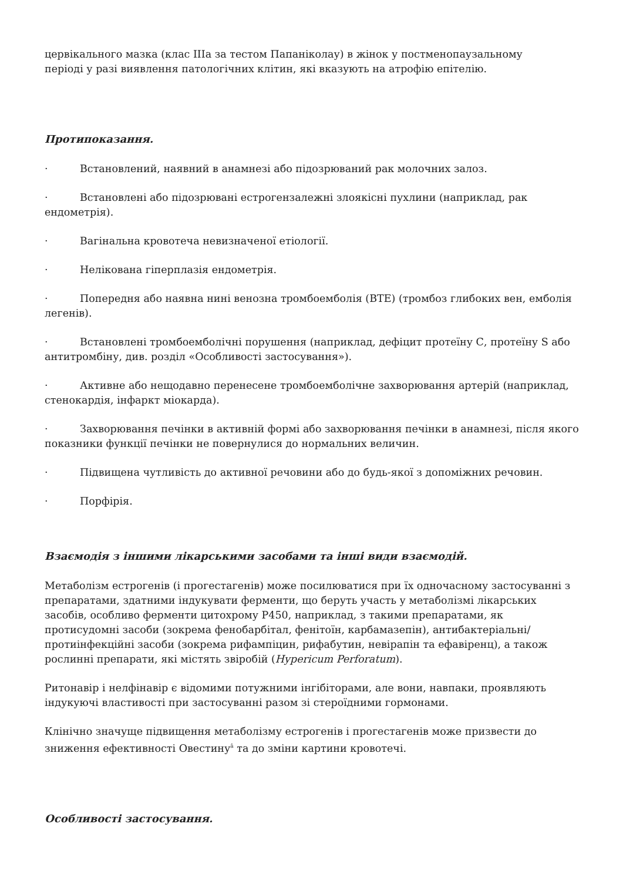цервікального мазка (клас IIIa за тестом Папаніколау) в жінок у постменопаузальному
періоді у разі виявлення патологічних клітин, які вказують на атрофію епітелію.
Протипоказання.
· Встановлений, наявний в анамнезі або підозрюваний рак молочних залоз.
· Встановлені або підозрювані естрогензалежні злоякісні пухлини (наприклад, рак ендометрія).
· Вагінальна кровотеча невизначеної етіології.
· Нелікована гіперплазія ендометрія.
· Попередня або наявна нині венозна тромбоемболія (ВТЕ) (тромбоз глибоких вен, емболія легенів).
· Встановлені тромбоемболічні порушення (наприклад, дефіцит протеїну С, протеїну S або антитромбіну, див. розділ «Особливості застосування»).
· Активне або нещодавно перенесене тромбоемболічне захворювання артерій (наприклад, стенокардія, інфаркт міокарда).
· Захворювання печінки в активній формі або захворювання печінки в анамнезі, після якого показники функції печінки не повернулися до нормальних величин.
· Підвищена чутливість до активної речовини або до будь-якої з допоміжних речовин.
· Порфірія.
Взаємодія з іншими лікарськими засобами та інші види взаємодій.
Метаболізм естрогенів (і прогестагенів) може посилюватися при їх одночасному застосуванні з препаратами, здатними індукувати ферменти, що беруть участь у метаболізмі лікарських засобів, особливо ферменти цитохрому Р450, наприклад, з такими препаратами, як протисудомні засоби (зокрема фенобарбітал, фенітоїн, карбамазепін), антибактеріальні/протиінфекційні засоби (зокрема рифампіцин, рифабутин, невірапін та ефавіренц), а також рослинні препарати, які містять звіробій (Hypericum Perforatum).
Ритонавір і нелфінавір є відомими потужними інгібіторами, але вони, навпаки, проявляють індукуючі властивості при застосуванні разом зі стероїдними гормонами.
Клінічно значуще підвищення метаболізму естрогенів і прогестагенів може призвести до зниження ефективності Овестину<sup>â</sup> та до зміни картини кровотечі.
Особливості застосування.